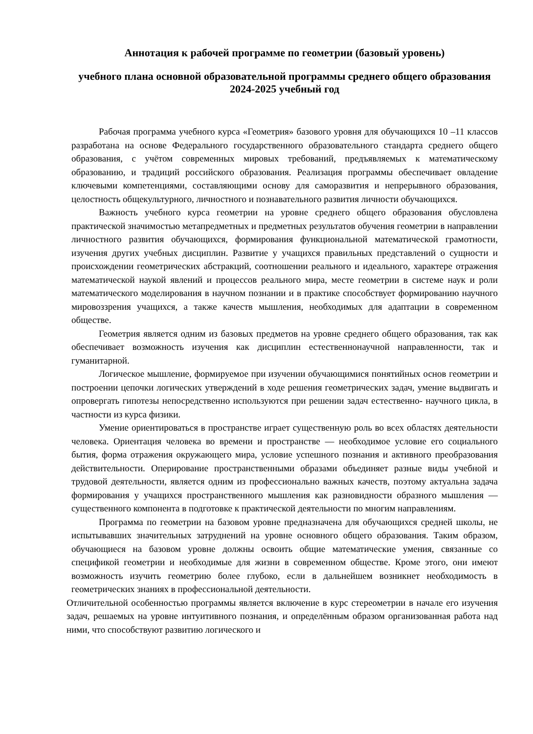Аннотация к рабочей программе по геометрии (базовый уровень)
учебного плана основной образовательной программы среднего общего образования 2024-2025 учебный год
Рабочая программа учебного курса «Геометрия» базового уровня для обучающихся 10 –11 классов разработана на основе Федерального государственного образовательного стандарта среднего общего образования, с учётом современных мировых требований, предъявляемых к математическому образованию, и традиций российского образования. Реализация программы обеспечивает овладение ключевыми компетенциями, составляющими основу для саморазвития и непрерывного образования, целостность общекультурного, личностного и познавательного развития личности обучающихся.
Важность учебного курса геометрии на уровне среднего общего образования обусловлена практической значимостью метапредметных и предметных результатов обучения геометрии в направлении личностного развития обучающихся, формирования функциональной математической грамотности, изучения других учебных дисциплин. Развитие у учащихся правильных представлений о сущности и происхождении геометрических абстракций, соотношении реального и идеального, характере отражения математической наукой явлений и процессов реального мира, месте геометрии в системе наук и роли математического моделирования в научном познании и в практике способствует формированию научного мировоззрения учащихся, а также качеств мышления, необходимых для адаптации в современном обществе.
Геометрия является одним из базовых предметов на уровне среднего общего образования, так как обеспечивает возможность изучения как дисциплин естественнонаучной направленности, так и гуманитарной.
Логическое мышление, формируемое при изучении обучающимися понятийных основ геометрии и построении цепочки логических утверждений в ходе решения геометрических задач, умение выдвигать и опровергать гипотезы непосредственно используются при решении задач естественно- научного цикла, в частности из курса физики.
Умение ориентироваться в пространстве играет существенную роль во всех областях деятельности человека. Ориентация человека во времени и пространстве — необходимое условие его социального бытия, форма отражения окружающего мира, условие успешного познания и активного преобразования действительности. Оперирование пространственными образами объединяет разные виды учебной и трудовой деятельности, является одним из профессионально важных качеств, поэтому актуальна задача формирования у учащихся пространственного мышления как разновидности образного мышления — существенного компонента в подготовке к практической деятельности по многим направлениям.
Программа по геометрии на базовом уровне предназначена для обучающихся средней школы, не испытывавших значительных затруднений на уровне основного общего образования. Таким образом, обучающиеся на базовом уровне должны освоить общие математические умения, связанные со спецификой геометрии и необходимые для жизни в современном обществе. Кроме этого, они имеют возможность изучить геометрию более глубоко, если в дальнейшем возникнет необходимость в геометрических знаниях в профессиональной деятельности.
Отличительной особенностью программы является включение в курс стереометрии в начале его изучения задач, решаемых на уровне интуитивного познания, и определённым образом организованная работа над ними, что способствуют развитию логического и